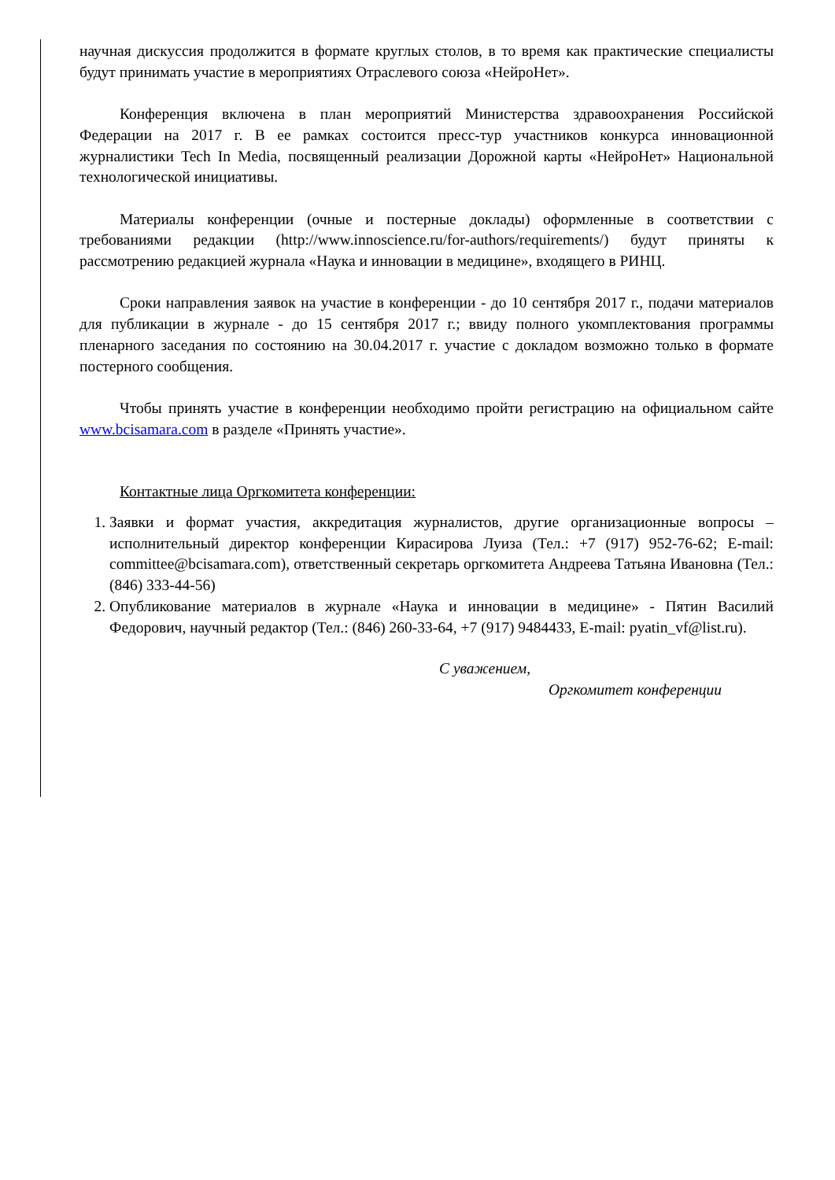научная дискуссия продолжится в формате круглых столов, в то время как практические специалисты будут принимать участие в мероприятиях Отраслевого союза «НейроНет».
Конференция включена в план мероприятий Министерства здравоохранения Российской Федерации на 2017 г. В ее рамках состоится пресс-тур участников конкурса инновационной журналистики Tech In Media, посвященный реализации Дорожной карты «НейроНет» Национальной технологической инициативы.
Материалы конференции (очные и постерные доклады) оформленные в соответствии с требованиями редакции (http://www.innoscience.ru/for-authors/requirements/) будут приняты к рассмотрению редакцией журнала «Наука и инновации в медицине», входящего в РИНЦ.
Сроки направления заявок на участие в конференции - до 10 сентября 2017 г., подачи материалов для публикации в журнале - до 15 сентября 2017 г.; ввиду полного укомплектования программы пленарного заседания по состоянию на 30.04.2017 г. участие с докладом возможно только в формате постерного сообщения.
Чтобы принять участие в конференции необходимо пройти регистрацию на официальном сайте www.bcisamara.com в разделе «Принять участие».
Контактные лица Оргкомитета конференции:
1. Заявки и формат участия, аккредитация журналистов, другие организационные вопросы – исполнительный директор конференции Кирасирова Луиза (Тел.: +7 (917) 952-76-62; E-mail: committee@bcisamara.com), ответственный секретарь оргкомитета Андреева Татьяна Ивановна (Тел.: (846) 333-44-56)
2. Опубликование материалов в журнале «Наука и инновации в медицине» - Пятин Василий Федорович, научный редактор (Тел.: (846) 260-33-64, +7 (917) 9484433, E-mail: pyatin_vf@list.ru).
С уважением,
Оргкомитет конференции